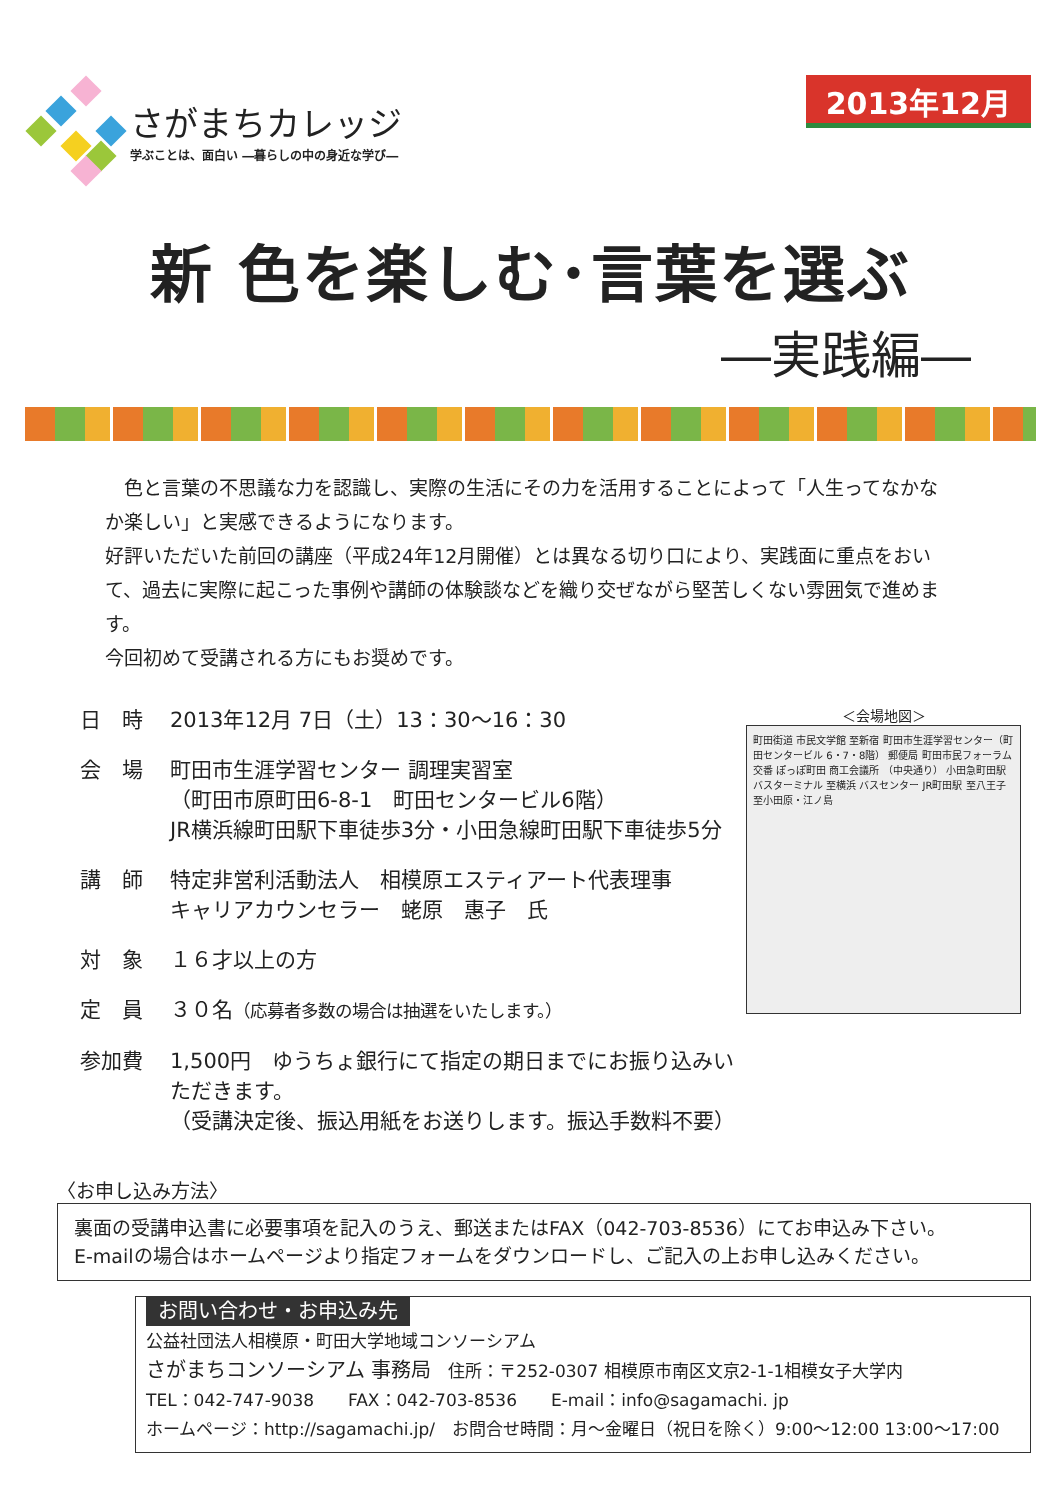さがまちカレッジ
学ぶことは、面白い ―暮らしの中の身近な学び―
2013年12月
新 色を楽しむ･言葉を選ぶ
―実践編―
　色と言葉の不思議な力を認識し、実際の生活にその力を活用することによって「人生ってなかなか楽しい」と実感できるようになります。
好評いただいた前回の講座（平成24年12月開催）とは異なる切り口により、実践面に重点をおいて、過去に実際に起こった事例や講師の体験談などを織り交ぜながら堅苦しくない雰囲気で進めます。
今回初めて受講される方にもお奨めです。
日　時 2013年12月 7日（土）13：30～16：30
会　場 町田市生涯学習センター 調理実習室
（町田市原町田6-8-1　町田センタービル6階）
JR横浜線町田駅下車徒歩3分・小田急線町田駅下車徒歩5分
講　師 特定非営利活動法人　相模原エスティアート代表理事
キャリアカウンセラー　蛯原　惠子　氏
対　象 １６才以上の方
定　員 ３０名（応募者多数の場合は抽選をいたします。）
参加費 1,500円　ゆうちょ銀行にて指定の期日までにお振り込みいただきます。
（受講決定後、振込用紙をお送りします。振込手数料不要）
＜会場地図＞
町田街道 市民文学館 至新宿 町田市生涯学習センター（町田センタービル 6・7・8階） 郵便局 町田市民フォーラム 交番 ぽっぽ町田 商工会議所 （中央通り） 小田急町田駅 バスターミナル 至横浜 バスセンター JR町田駅 至八王子 至小田原・江ノ島
〈お申し込み方法〉
裏面の受講申込書に必要事項を記入のうえ、郵送またはFAX（042-703-8536）にてお申込み下さい。
E-mailの場合はホームページより指定フォームをダウンロードし、ご記入の上お申し込みください。
お問い合わせ・お申込み先
公益社団法人相模原・町田大学地域コンソーシアム
さがまちコンソーシアム 事務局　住所：〒252-0307 相模原市南区文京2-1-1相模女子大学内
TEL：042-747-9038　　FAX：042-703-8536　　E-mail：info@sagamachi. jp
ホームページ：http://sagamachi.jp/　お問合せ時間：月～金曜日（祝日を除く）9:00～12:00 13:00～17:00